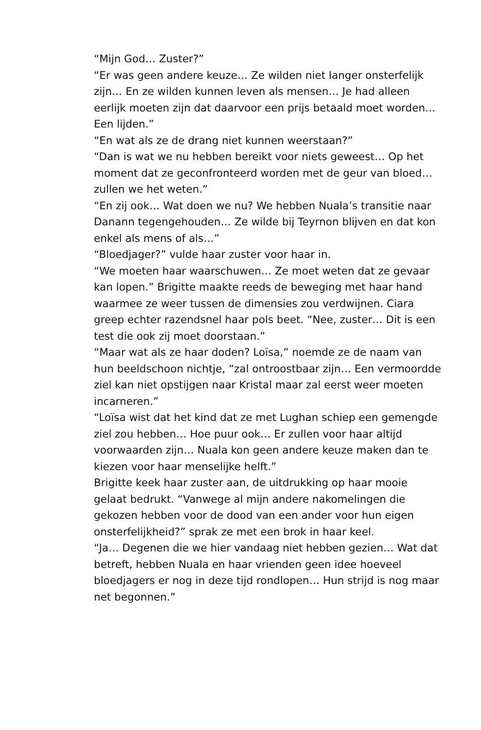“Mijn God… Zuster?”
“Er was geen andere keuze… Ze wilden niet langer onsterfelijk zijn… En ze wilden kunnen leven als mensen… Je had alleen eerlijk moeten zijn dat daarvoor een prijs betaald moet worden… Een lijden.”
“En wat als ze de drang niet kunnen weerstaan?”
“Dan is wat we nu hebben bereikt voor niets geweest… Op het moment dat ze geconfronteerd worden met de geur van bloed… zullen we het weten.”
“En zij ook… Wat doen we nu? We hebben Nuala’s transitie naar Danann tegengehouden… Ze wilde bij Teyrnon blijven en dat kon enkel als mens of als…”
“Bloedjager?” vulde haar zuster voor haar in.
“We moeten haar waarschuwen… Ze moet weten dat ze gevaar kan lopen.” Brigitte maakte reeds de beweging met haar hand waarmee ze weer tussen de dimensies zou verdwijnen. Ciara greep echter razendsnel haar pols beet. “Nee, zuster… Dit is een test die ook zij moet doorstaan.”
“Maar wat als ze haar doden? Loïsa,” noemde ze de naam van hun beeldschoon nichtje, “zal ontroostbaar zijn… Een vermoordde ziel kan niet opstijgen naar Kristal maar zal eerst weer moeten incarneren.”
“Loïsa wist dat het kind dat ze met Lughan schiep een gemengde ziel zou hebben… Hoe puur ook… Er zullen voor haar altijd voorwaarden zijn… Nuala kon geen andere keuze maken dan te kiezen voor haar menselijke helft.”
Brigitte keek haar zuster aan, de uitdrukking op haar mooie gelaat bedrukt. “Vanwege al mijn andere nakomelingen die gekozen hebben voor de dood van een ander voor hun eigen onsterfelijkheid?” sprak ze met een brok in haar keel.
“Ja… Degenen die we hier vandaag niet hebben gezien… Wat dat betreft, hebben Nuala en haar vrienden geen idee hoeveel bloedjagers er nog in deze tijd rondlopen… Hun strijd is nog maar net begonnen.”